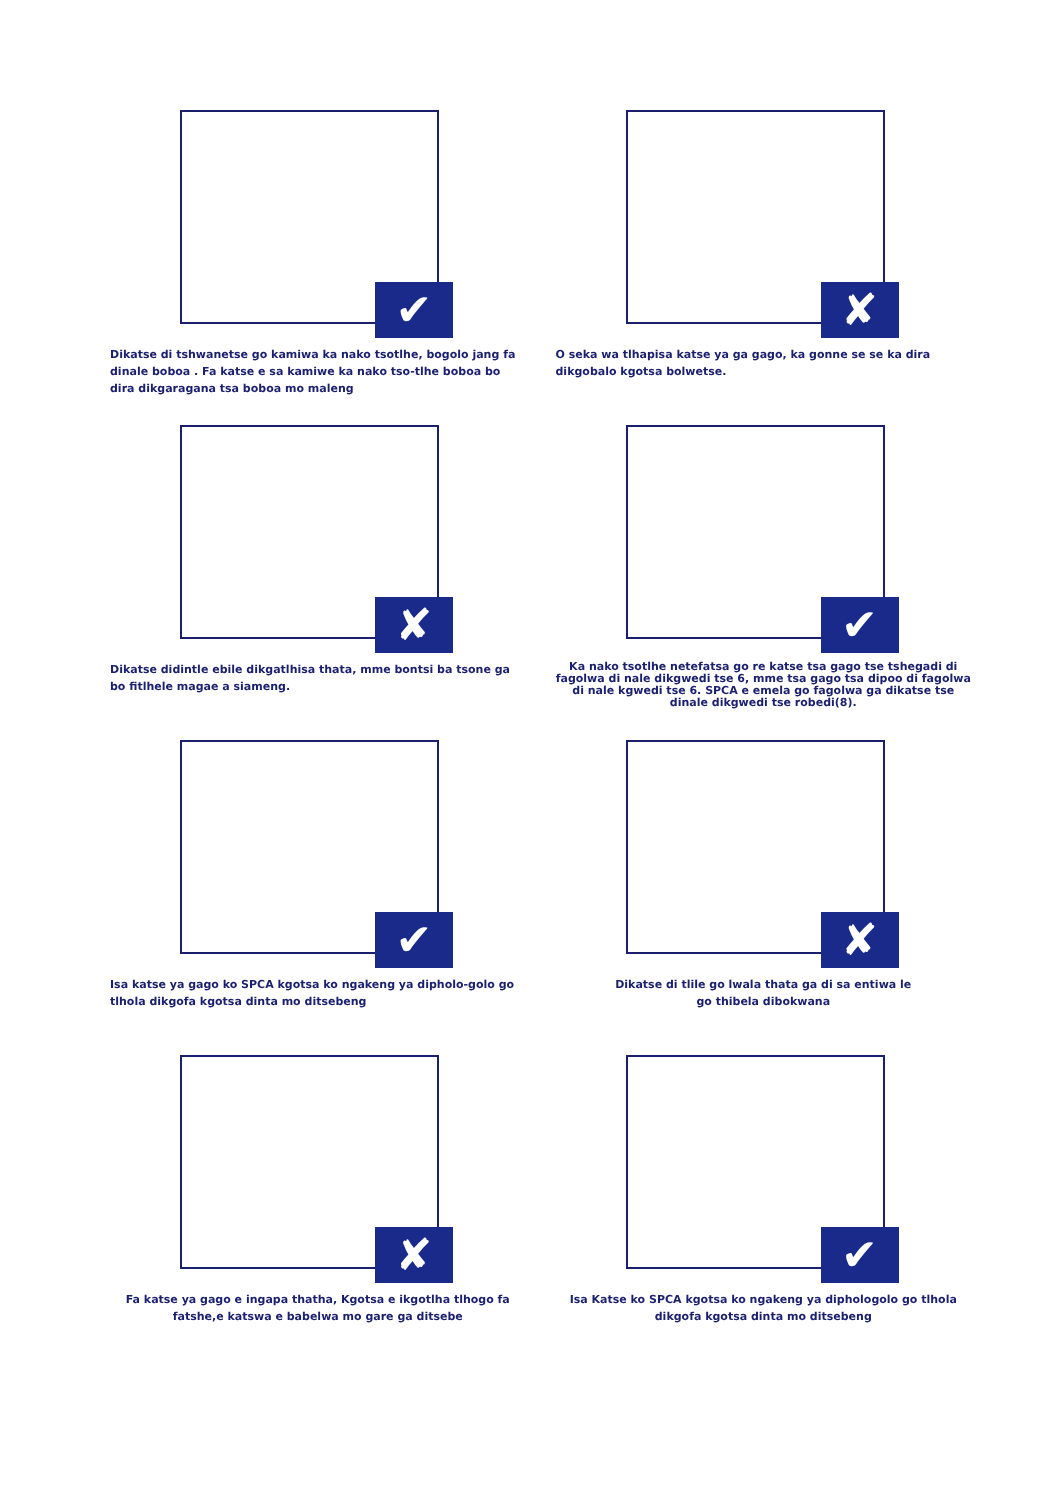✔
Dikatse di tshwanetse go kamiwa ka nako tsotlhe, bogolo jang fa dinale boboa . Fa katse e sa kamiwe ka nako tso-tlhe boboa bo dira dikgaragana tsa boboa mo maleng
✘
O seka wa tlhapisa katse ya ga gago, ka gonne se se ka dira dikgobalo kgotsa bolwetse.
✘
Dikatse didintle ebile dikgatlhisa thata, mme bontsi ba tsone ga bo fitlhele magae a siameng.
✔
Ka nako tsotlhe netefatsa go re katse tsa gago tse tshegadi di fagolwa di nale dikgwedi tse 6, mme tsa gago tsa dipoo di fagolwa di nale kgwedi tse 6. SPCA e emela go fagolwa ga dikatse tse dinale dikgwedi tse robedi(8).
✔
Isa katse ya gago ko SPCA kgotsa ko ngakeng ya dipholo-golo go tlhola dikgofa kgotsa dinta mo ditsebeng
✘
Dikatse di tlile go lwala thata ga di sa entiwa le
go thibela dibokwana
✘
Fa katse ya gago e ingapa thatha, Kgotsa e ikgotlha tlhogo fa fatshe,e katswa e babelwa mo gare ga ditsebe
✔
Isa Katse ko SPCA kgotsa ko ngakeng ya diphologolo go tlhola dikgofa kgotsa dinta mo ditsebeng